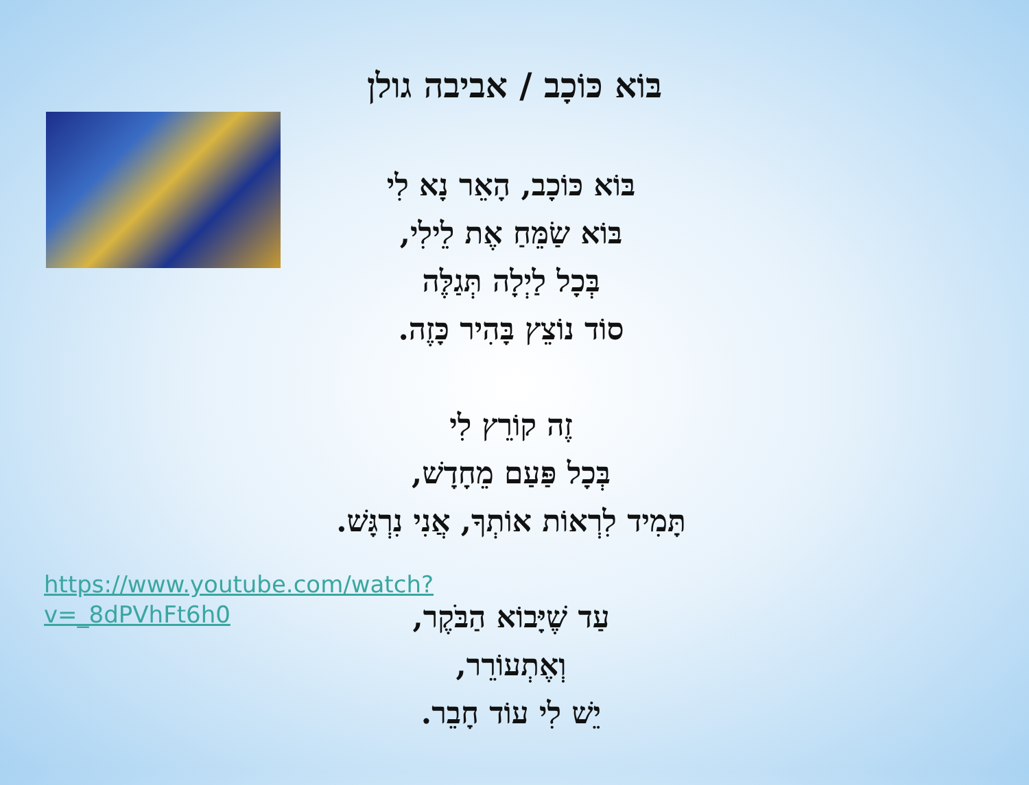בּוֹא כּוֹכָב / אביבה גולן
בּוֹא כּוֹכָב, הָאֵר נָא לִי
בּוֹא שַׂמֵּחַ אֶת לֵילִי,
בְּכָל לַיְלָה תְּגַלֶּה
סוֹד נוֹצֵץ בָּהִיר כָּזֶה.
זֶה קוֹרֵץ לִי
בְּכָל פַּעַם מֵחָדָשׁ,
תָּמִיד לִרְאוֹת אוֹתְךָ, אֲנִי נִרְגָּשׁ.
עַד שֶׁיָּבוֹא הַבֹּקֶר,
וְאֶתְעוֹרֵר,
יֵשׁ לִי עוֹד חָבֵר.
https://www.youtube.com/watch?v=_8dPVhFt6h0